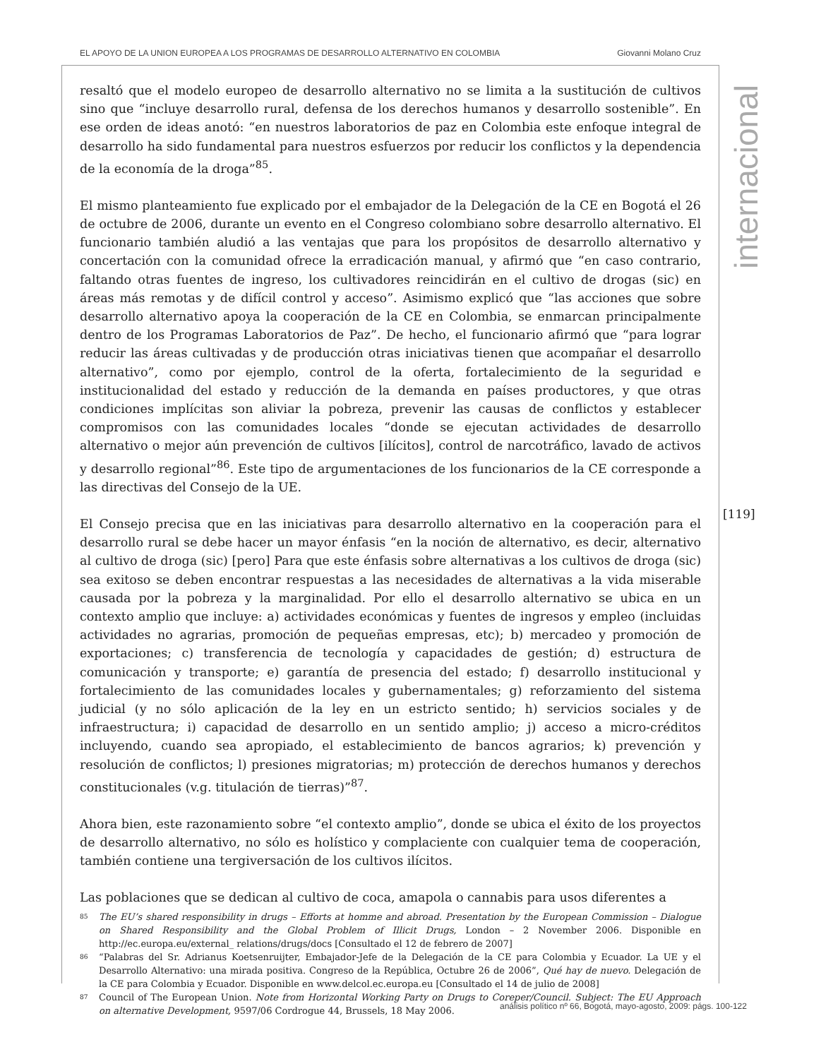EL APOYO DE LA UNION EUROPEA A LOS PROGRAMAS DE DESARROLLO ALTERNATIVO EN COLOMBIA Giovanni Molano Cruz
internacional
[119]
resaltó que el modelo europeo de desarrollo alternativo no se limita a la sustitución de cultivos sino que “incluye desarrollo rural, defensa de los derechos humanos y desarrollo sostenible”. En ese orden de ideas anotó: “en nuestros laboratorios de paz en Colombia este enfoque integral de desarrollo ha sido fundamental para nuestros esfuerzos por reducir los conflictos y la dependencia de la economía de la droga”<sup>85</sup>.
El mismo planteamiento fue explicado por el embajador de la Delegación de la CE en Bogotá el 26 de octubre de 2006, durante un evento en el Congreso colombiano sobre desarrollo alternativo. El funcionario también aludió a las ventajas que para los propósitos de desarrollo alternativo y concertación con la comunidad ofrece la erradicación manual, y afirmó que “en caso contrario, faltando otras fuentes de ingreso, los cultivadores reincidirán en el cultivo de drogas (sic) en áreas más remotas y de difícil control y acceso”. Asimismo explicó que “las acciones que sobre desarrollo alternativo apoya la cooperación de la CE en Colombia, se enmarcan principalmente dentro de los Programas Laboratorios de Paz”. De hecho, el funcionario afirmó que “para lograr reducir las áreas cultivadas y de producción otras iniciativas tienen que acompañar el desarrollo alternativo”, como por ejemplo, control de la oferta, fortalecimiento de la seguridad e institucionalidad del estado y reducción de la demanda en países productores, y que otras condiciones implícitas son aliviar la pobreza, prevenir las causas de conflictos y establecer compromisos con las comunidades locales “donde se ejecutan actividades de desarrollo alternativo o mejor aún prevención de cultivos [ilícitos], control de narcotráfico, lavado de activos y desarrollo regional”<sup>86</sup>. Este tipo de argumentaciones de los funcionarios de la CE corresponde a las directivas del Consejo de la UE.
El Consejo precisa que en las iniciativas para desarrollo alternativo en la cooperación para el desarrollo rural se debe hacer un mayor énfasis “en la noción de alternativo, es decir, alternativo al cultivo de droga (sic) [pero] Para que este énfasis sobre alternativas a los cultivos de droga (sic) sea exitoso se deben encontrar respuestas a las necesidades de alternativas a la vida miserable causada por la pobreza y la marginalidad. Por ello el desarrollo alternativo se ubica en un contexto amplio que incluye: a) actividades económicas y fuentes de ingresos y empleo (incluidas actividades no agrarias, promoción de pequeñas empresas, etc); b) mercadeo y promoción de exportaciones; c) transferencia de tecnología y capacidades de gestión; d) estructura de comunicación y transporte; e) garantía de presencia del estado; f) desarrollo institucional y fortalecimiento de las comunidades locales y gubernamentales; g) reforzamiento del sistema judicial (y no sólo aplicación de la ley en un estricto sentido; h) servicios sociales y de infraestructura; i) capacidad de desarrollo en un sentido amplio; j) acceso a micro-créditos incluyendo, cuando sea apropiado, el establecimiento de bancos agrarios; k) prevención y resolución de conflictos; l) presiones migratorias; m) protección de derechos humanos y derechos constitucionales (v.g. titulación de tierras)”<sup>87</sup>.
Ahora bien, este razonamiento sobre “el contexto amplio”, donde se ubica el éxito de los proyectos de desarrollo alternativo, no sólo es holístico y complaciente con cualquier tema de cooperación, también contiene una tergiversación de los cultivos ilícitos.
Las poblaciones que se dedican al cultivo de coca, amapola o cannabis para usos diferentes a
85 The EU’s shared responsibility in drugs – Efforts at homme and abroad. Presentation by the European Commission – Dialogue on Shared Responsibility and the Global Problem of Illicit Drugs, London – 2 November 2006. Disponible en http://ec.europa.eu/external_ relations/drugs/docs [Consultado el 12 de febrero de 2007]
86 “Palabras del Sr. Adrianus Koetsenruijter, Embajador-Jefe de la Delegación de la CE para Colombia y Ecuador. La UE y el Desarrollo Alternativo: una mirada positiva. Congreso de la República, Octubre 26 de 2006”, Qué hay de nuevo. Delegación de la CE para Colombia y Ecuador. Disponible en www.delcol.ec.europa.eu [Consultado el 14 de julio de 2008]
87 Council of The European Union. Note from Horizontal Working Party on Drugs to Coreper/Council. Subject: The EU Approach on alternative Development, 9597/06 Cordrogue 44, Brussels, 18 May 2006.
análisis político nº 66, Bogotá, mayo-agosto, 2009: págs. 100-122